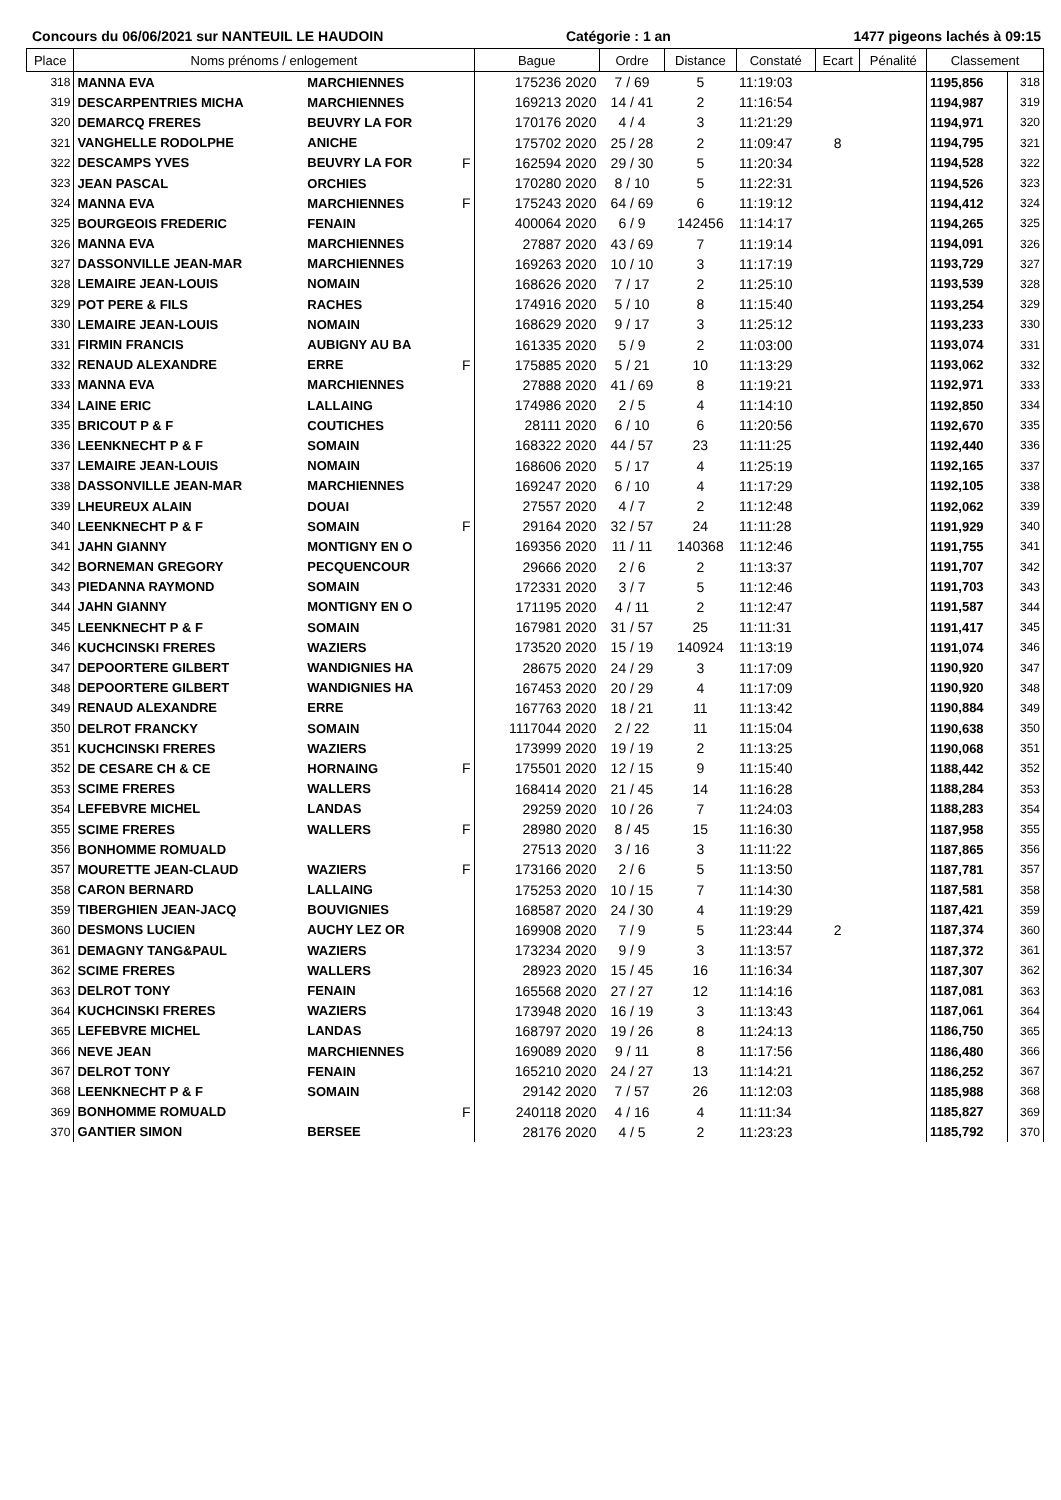Concours du 06/06/2021 sur NANTEUIL LE HAUDOIN Catégorie : 1 an 1477 pigeons lachés à 09:15
| Place | Noms prénoms / enlogement | | | Bague | Ordre | Distance | Constaté | Ecart | Pénalité | Classement | |
| --- | --- | --- | --- | --- | --- | --- | --- | --- | --- | --- | --- |
| 318 | MANNA EVA | MARCHIENNES | | 175236 2020 | 7 / 69 | 5 | 11:19:03 | | | 1195,856 | 318 |
| 319 | DESCARPENTRIES MICHA | MARCHIENNES | | 169213 2020 | 14 / 41 | 2 | 11:16:54 | | | 1194,987 | 319 |
| 320 | DEMARCQ FRERES | BEUVRY LA FOR | | 170176 2020 | 4 / 4 | 3 | 11:21:29 | | | 1194,971 | 320 |
| 321 | VANGHELLE RODOLPHE | ANICHE | | 175702 2020 | 25 / 28 | 2 | 11:09:47 | 8 | | 1194,795 | 321 |
| 322 | DESCAMPS YVES | BEUVRY LA FOR | F | 162594 2020 | 29 / 30 | 5 | 11:20:34 | | | 1194,528 | 322 |
| 323 | JEAN PASCAL | ORCHIES | | 170280 2020 | 8 / 10 | 5 | 11:22:31 | | | 1194,526 | 323 |
| 324 | MANNA EVA | MARCHIENNES | F | 175243 2020 | 64 / 69 | 6 | 11:19:12 | | | 1194,412 | 324 |
| 325 | BOURGEOIS FREDERIC | FENAIN | | 400064 2020 | 6 / 9 | 142456 | 11:14:17 | | | 1194,265 | 325 |
| 326 | MANNA EVA | MARCHIENNES | | 27887 2020 | 43 / 69 | 7 | 11:19:14 | | | 1194,091 | 326 |
| 327 | DASSONVILLE JEAN-MAR | MARCHIENNES | | 169263 2020 | 10 / 10 | 3 | 11:17:19 | | | 1193,729 | 327 |
| 328 | LEMAIRE JEAN-LOUIS | NOMAIN | | 168626 2020 | 7 / 17 | 2 | 11:25:10 | | | 1193,539 | 328 |
| 329 | POT PERE & FILS | RACHES | | 174916 2020 | 5 / 10 | 8 | 11:15:40 | | | 1193,254 | 329 |
| 330 | LEMAIRE JEAN-LOUIS | NOMAIN | | 168629 2020 | 9 / 17 | 3 | 11:25:12 | | | 1193,233 | 330 |
| 331 | FIRMIN FRANCIS | AUBIGNY AU BA | | 161335 2020 | 5 / 9 | 2 | 11:03:00 | | | 1193,074 | 331 |
| 332 | RENAUD ALEXANDRE | ERRE | F | 175885 2020 | 5 / 21 | 10 | 11:13:29 | | | 1193,062 | 332 |
| 333 | MANNA EVA | MARCHIENNES | | 27888 2020 | 41 / 69 | 8 | 11:19:21 | | | 1192,971 | 333 |
| 334 | LAINE ERIC | LALLAING | | 174986 2020 | 2 / 5 | 4 | 11:14:10 | | | 1192,850 | 334 |
| 335 | BRICOUT P & F | COUTICHES | | 28111 2020 | 6 / 10 | 6 | 11:20:56 | | | 1192,670 | 335 |
| 336 | LEENKNECHT P & F | SOMAIN | | 168322 2020 | 44 / 57 | 23 | 11:11:25 | | | 1192,440 | 336 |
| 337 | LEMAIRE JEAN-LOUIS | NOMAIN | | 168606 2020 | 5 / 17 | 4 | 11:25:19 | | | 1192,165 | 337 |
| 338 | DASSONVILLE JEAN-MAR | MARCHIENNES | | 169247 2020 | 6 / 10 | 4 | 11:17:29 | | | 1192,105 | 338 |
| 339 | LHEUREUX ALAIN | DOUAI | | 27557 2020 | 4 / 7 | 2 | 11:12:48 | | | 1192,062 | 339 |
| 340 | LEENKNECHT P & F | SOMAIN | F | 29164 2020 | 32 / 57 | 24 | 11:11:28 | | | 1191,929 | 340 |
| 341 | JAHN GIANNY | MONTIGNY EN O | | 169356 2020 | 11 / 11 | 140368 | 11:12:46 | | | 1191,755 | 341 |
| 342 | BORNEMAN GREGORY | PECQUENCOUR | | 29666 2020 | 2 / 6 | 2 | 11:13:37 | | | 1191,707 | 342 |
| 343 | PIEDANNA RAYMOND | SOMAIN | | 172331 2020 | 3 / 7 | 5 | 11:12:46 | | | 1191,703 | 343 |
| 344 | JAHN GIANNY | MONTIGNY EN O | | 171195 2020 | 4 / 11 | 2 | 11:12:47 | | | 1191,587 | 344 |
| 345 | LEENKNECHT P & F | SOMAIN | | 167981 2020 | 31 / 57 | 25 | 11:11:31 | | | 1191,417 | 345 |
| 346 | KUCHCINSKI FRERES | WAZIERS | | 173520 2020 | 15 / 19 | 140924 | 11:13:19 | | | 1191,074 | 346 |
| 347 | DEPOORTERE GILBERT | WANDIGNIES HA | | 28675 2020 | 24 / 29 | 3 | 11:17:09 | | | 1190,920 | 347 |
| 348 | DEPOORTERE GILBERT | WANDIGNIES HA | | 167453 2020 | 20 / 29 | 4 | 11:17:09 | | | 1190,920 | 348 |
| 349 | RENAUD ALEXANDRE | ERRE | | 167763 2020 | 18 / 21 | 11 | 11:13:42 | | | 1190,884 | 349 |
| 350 | DELROT FRANCKY | SOMAIN | | 1117044 2020 | 2 / 22 | 11 | 11:15:04 | | | 1190,638 | 350 |
| 351 | KUCHCINSKI FRERES | WAZIERS | | 173999 2020 | 19 / 19 | 2 | 11:13:25 | | | 1190,068 | 351 |
| 352 | DE CESARE CH & CE | HORNAING | F | 175501 2020 | 12 / 15 | 9 | 11:15:40 | | | 1188,442 | 352 |
| 353 | SCIME FRERES | WALLERS | | 168414 2020 | 21 / 45 | 14 | 11:16:28 | | | 1188,284 | 353 |
| 354 | LEFEBVRE MICHEL | LANDAS | | 29259 2020 | 10 / 26 | 7 | 11:24:03 | | | 1188,283 | 354 |
| 355 | SCIME FRERES | WALLERS | F | 28980 2020 | 8 / 45 | 15 | 11:16:30 | | | 1187,958 | 355 |
| 356 | BONHOMME ROMUALD | | | 27513 2020 | 3 / 16 | 3 | 11:11:22 | | | 1187,865 | 356 |
| 357 | MOURETTE JEAN-CLAUD | WAZIERS | F | 173166 2020 | 2 / 6 | 5 | 11:13:50 | | | 1187,781 | 357 |
| 358 | CARON BERNARD | LALLAING | | 175253 2020 | 10 / 15 | 7 | 11:14:30 | | | 1187,581 | 358 |
| 359 | TIBERGHIEN JEAN-JACQ | BOUVIGNIES | | 168587 2020 | 24 / 30 | 4 | 11:19:29 | | | 1187,421 | 359 |
| 360 | DESMONS LUCIEN | AUCHY LEZ OR | | 169908 2020 | 7 / 9 | 5 | 11:23:44 | 2 | | 1187,374 | 360 |
| 361 | DEMAGNY TANG&PAUL | WAZIERS | | 173234 2020 | 9 / 9 | 3 | 11:13:57 | | | 1187,372 | 361 |
| 362 | SCIME FRERES | WALLERS | | 28923 2020 | 15 / 45 | 16 | 11:16:34 | | | 1187,307 | 362 |
| 363 | DELROT TONY | FENAIN | | 165568 2020 | 27 / 27 | 12 | 11:14:16 | | | 1187,081 | 363 |
| 364 | KUCHCINSKI FRERES | WAZIERS | | 173948 2020 | 16 / 19 | 3 | 11:13:43 | | | 1187,061 | 364 |
| 365 | LEFEBVRE MICHEL | LANDAS | | 168797 2020 | 19 / 26 | 8 | 11:24:13 | | | 1186,750 | 365 |
| 366 | NEVE JEAN | MARCHIENNES | | 169089 2020 | 9 / 11 | 8 | 11:17:56 | | | 1186,480 | 366 |
| 367 | DELROT TONY | FENAIN | | 165210 2020 | 24 / 27 | 13 | 11:14:21 | | | 1186,252 | 367 |
| 368 | LEENKNECHT P & F | SOMAIN | | 29142 2020 | 7 / 57 | 26 | 11:12:03 | | | 1185,988 | 368 |
| 369 | BONHOMME ROMUALD | | F | 240118 2020 | 4 / 16 | 4 | 11:11:34 | | | 1185,827 | 369 |
| 370 | GANTIER SIMON | BERSEE | | 28176 2020 | 4 / 5 | 2 | 11:23:23 | | | 1185,792 | 370 |